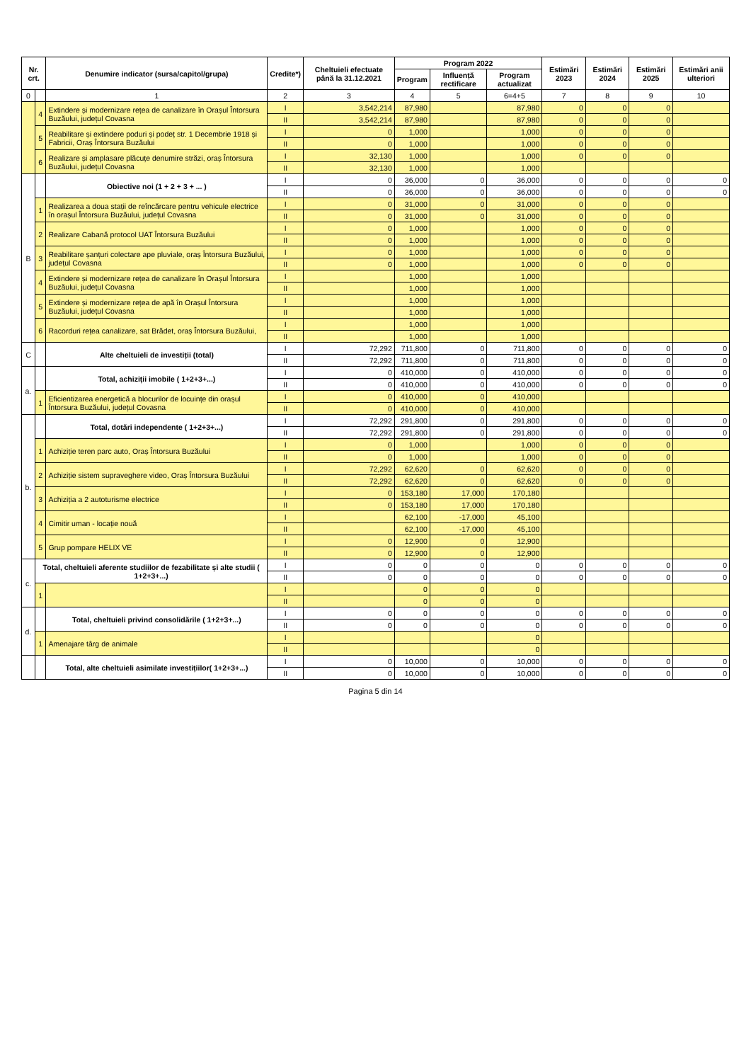| Nr. crt. | | Denumire indicator (sursa/capitol/grupa) | Credite*) | Cheltuieli efectuate până la 31.12.2021 | Program 2022 | | | Estimări 2023 | Estimări 2024 | Estimări 2025 | Estimări anii ulteriori |
| --- | --- | --- | --- | --- | --- | --- | --- | --- | --- | --- | --- |
| | | | | | Program | Influență rectificare | Program actualizat | | | | |
| 0 | | 1 | 2 | 3 | 4 | 5 | 6=4+5 | 7 | 8 | 9 | 10 |
| | 4 | Extindere și modernizare rețea de canalizare în Orașul Întorsura Buzăului, județul Covasna | I | 3,542,214 | 87,980 | | 87,980 | 0 | 0 | 0 | |
| | | | II | 3,542,214 | 87,980 | | 87,980 | 0 | 0 | 0 | |
| | 5 | Reabilitare și extindere poduri și podeț str. 1 Decembrie 1918 și Fabricii, Oraș Întorsura Buzăului | I | 0 | 1,000 | | 1,000 | 0 | 0 | 0 | |
| | | | II | 0 | 1,000 | | 1,000 | 0 | 0 | 0 | |
| | 6 | Realizare și amplasare plăcuțe denumire străzi, oraș Întorsura Buzăului, județul Covasna | I | 32,130 | 1,000 | | 1,000 | 0 | 0 | 0 | |
| | | | II | 32,130 | 1,000 | | 1,000 | | | | |
| B | | Obiective noi (1 + 2 + 3 + ... ) | I | 0 | 36,000 | 0 | 36,000 | 0 | 0 | 0 | 0 |
| | | | II | 0 | 36,000 | 0 | 36,000 | 0 | 0 | 0 | 0 |
| | 1 | Realizarea a doua stații de reîncărcare pentru vehicule electrice în orașul Întorsura Buzăului, județul Covasna | I | 0 | 31,000 | 0 | 31,000 | 0 | 0 | 0 | |
| | | | II | 0 | 31,000 | 0 | 31,000 | 0 | 0 | 0 | |
| | 2 | Realizare Cabană protocol UAT Întorsura Buzăului | I | 0 | 1,000 | | 1,000 | 0 | 0 | 0 | |
| | | | II | 0 | 1,000 | | 1,000 | 0 | 0 | 0 | |
| | 3 | Reabilitare șanțuri colectare ape pluviale, oraș Întorsura Buzăului, județul Covasna | I | 0 | 1,000 | | 1,000 | 0 | 0 | 0 | |
| | | | II | 0 | 1,000 | | 1,000 | 0 | 0 | 0 | |
| | 4 | Extindere și modernizare rețea de canalizare în Orașul Întorsura Buzăului, județul Covasna | I | | 1,000 | | 1,000 | | | | |
| | | | II | | 1,000 | | 1,000 | | | | |
| | 5 | Extindere și modernizare rețea de apă în Orașul Întorsura Buzăului, județul Covasna | I | | 1,000 | | 1,000 | | | | |
| | | | II | | 1,000 | | 1,000 | | | | |
| | 6 | Racorduri rețea canalizare, sat Brădet, oraș Întorsura Buzăului, | I | | 1,000 | | 1,000 | | | | |
| | | | II | | 1,000 | | 1,000 | | | | |
| C | | Alte cheltuieli de investiții (total) | I | 72,292 | 711,800 | 0 | 711,800 | 0 | 0 | 0 | 0 |
| | | | II | 72,292 | 711,800 | 0 | 711,800 | 0 | 0 | 0 | 0 |
| a. | | Total, achiziții imobile ( 1+2+3+...) | I | 0 | 410,000 | 0 | 410,000 | 0 | 0 | 0 | 0 |
| | | | II | 0 | 410,000 | 0 | 410,000 | 0 | 0 | 0 | 0 |
| | 1 | Eficientizarea energetică a blocurilor de locuințe din orașul Întorsura Buzăului, județul Covasna | I | 0 | 410,000 | 0 | 410,000 | | | | |
| | | | II | 0 | 410,000 | 0 | 410,000 | | | | |
| b. | | Total, dotări independente ( 1+2+3+...) | I | 72,292 | 291,800 | 0 | 291,800 | 0 | 0 | 0 | 0 |
| | | | II | 72,292 | 291,800 | 0 | 291,800 | 0 | 0 | 0 | 0 |
| | 1 | Achiziție teren parc auto, Oraș Întorsura Buzăului | I | 0 | 1,000 | | 1,000 | 0 | 0 | 0 | |
| | | | II | 0 | 1,000 | | 1,000 | 0 | 0 | 0 | |
| | 2 | Achiziție sistem supraveghere video, Oraș Întorsura Buzăului | I | 72,292 | 62,620 | 0 | 62,620 | 0 | 0 | 0 | |
| | | | II | 72,292 | 62,620 | 0 | 62,620 | 0 | 0 | 0 | |
| | 3 | Achiziția a 2 autoturisme electrice | I | 0 | 153,180 | 17,000 | 170,180 | | | | |
| | | | II | 0 | 153,180 | 17,000 | 170,180 | | | | |
| | 4 | Cimitir uman - locație nouă | I | | 62,100 | -17,000 | 45,100 | | | | |
| | | | II | | 62,100 | -17,000 | 45,100 | | | | |
| | 5 | Grup pompare HELIX VE | I | 0 | 12,900 | 0 | 12,900 | | | | |
| | | | II | 0 | 12,900 | 0 | 12,900 | | | | |
| c. | Total, cheltuieli aferente studiilor de fezabilitate și alte studii ( 1+2+3+...) | | I | 0 | 0 | 0 | 0 | 0 | 0 | 0 | 0 |
| | | | II | 0 | 0 | 0 | 0 | 0 | 0 | 0 | 0 |
| | 1 | | I | | 0 | 0 | 0 | | | | |
| | | | II | | 0 | 0 | 0 | | | | |
| d. | | Total, cheltuieli privind consolidările ( 1+2+3+...) | I | 0 | 0 | 0 | 0 | 0 | 0 | 0 | 0 |
| | | | II | 0 | 0 | 0 | 0 | 0 | 0 | 0 | 0 |
| | 1 | Amenajare târg de animale | I | | | | 0 | | | | |
| | | | II | | | | 0 | | | | |
| | | Total, alte cheltuieli asimilate investițiilor( 1+2+3+...) | I | 0 | 10,000 | 0 | 10,000 | 0 | 0 | 0 | 0 |
| | | | II | 0 | 10,000 | 0 | 10,000 | 0 | 0 | 0 | 0 |
Pagina 5 din 14